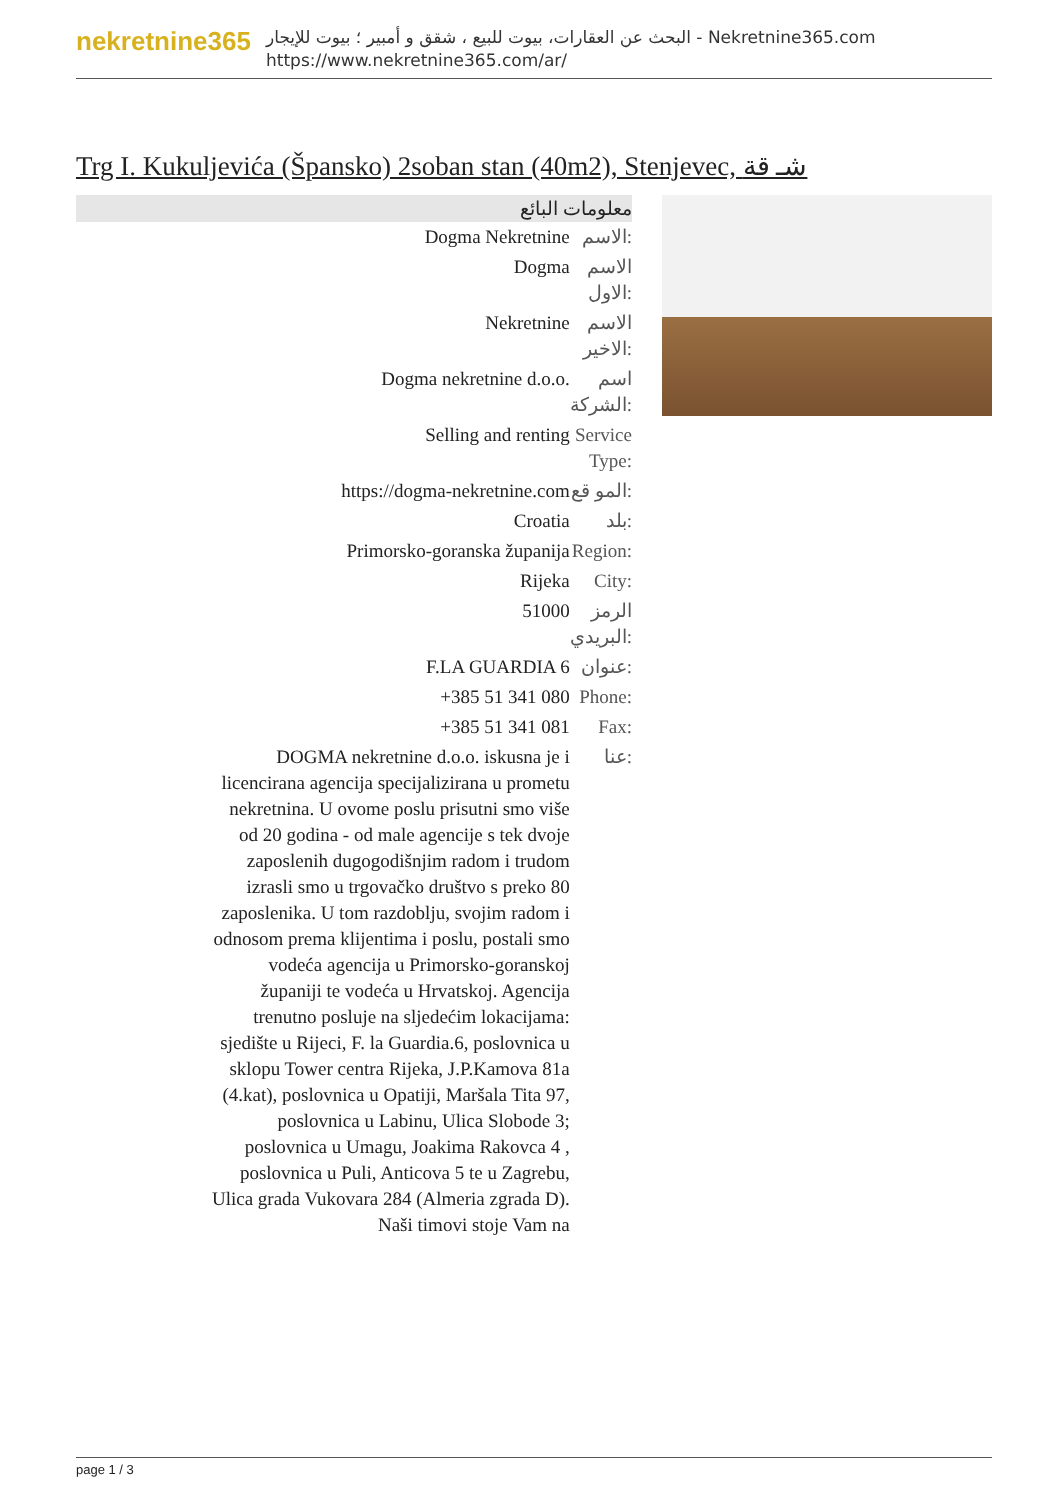nekretnine365
البحث عن العقارات، بيوت للبيع ، شقق و أمبير ؛ بيوت للإيجار - Nekretnine365.com
https://www.nekretnine365.com/ar/
Trg I. Kukuljevića (Špansko) 2soban stan (40m2), Stenjevec, شـ قة
معلومات البائع
| Dogma Nekretnine | الاسم: |
| Dogma | الاسم الاول: |
| Nekretnine | الاسم الاخير: |
| Dogma nekretnine d.o.o. | اسم الشركة: |
| Selling and renting | Service Type: |
| https://dogma-nekretnine.com | المو قع: |
| Croatia | بلد: |
| Primorsko-goranska županija | Region: |
| Rijeka | City: |
| 51000 | الرمز البريدي: |
| F.LA GUARDIA 6 | عنوان: |
| +385 51 341 080 | Phone: |
| +385 51 341 081 | Fax: |
| DOGMA nekretnine d.o.o. iskusna je i licencirana agencija specijalizirana u prometu nekretnina. U ovome poslu prisutni smo više od 20 godina - od male agencije s tek dvoje zaposlenih dugogodišnjim radom i trudom izrasli smo u trgovačko društvo s preko 80 zaposlenika. U tom razdoblju, svojim radom i odnosom prema klijentima i poslu, postali smo vodeća agencija u Primorsko-goranskoj županiji te vodeća u Hrvatskoj. Agencija trenutno posluje na sljedećim lokacijama: sjedište u Rijeci, F. la Guardia.6, poslovnica u sklopu Tower centra Rijeka, J.P.Kamova 81a (4.kat), poslovnica u Opatiji, Maršala Tita 97, poslovnica u Labinu, Ulica Slobode 3; poslovnica u Umagu, Joakima Rakovca 4 , poslovnica u Puli, Anticova 5 te u Zagrebu, Ulica grada Vukovara 284 (Almeria zgrada D). Naši timovi stoje Vam na | عنا: |
page 1 / 3